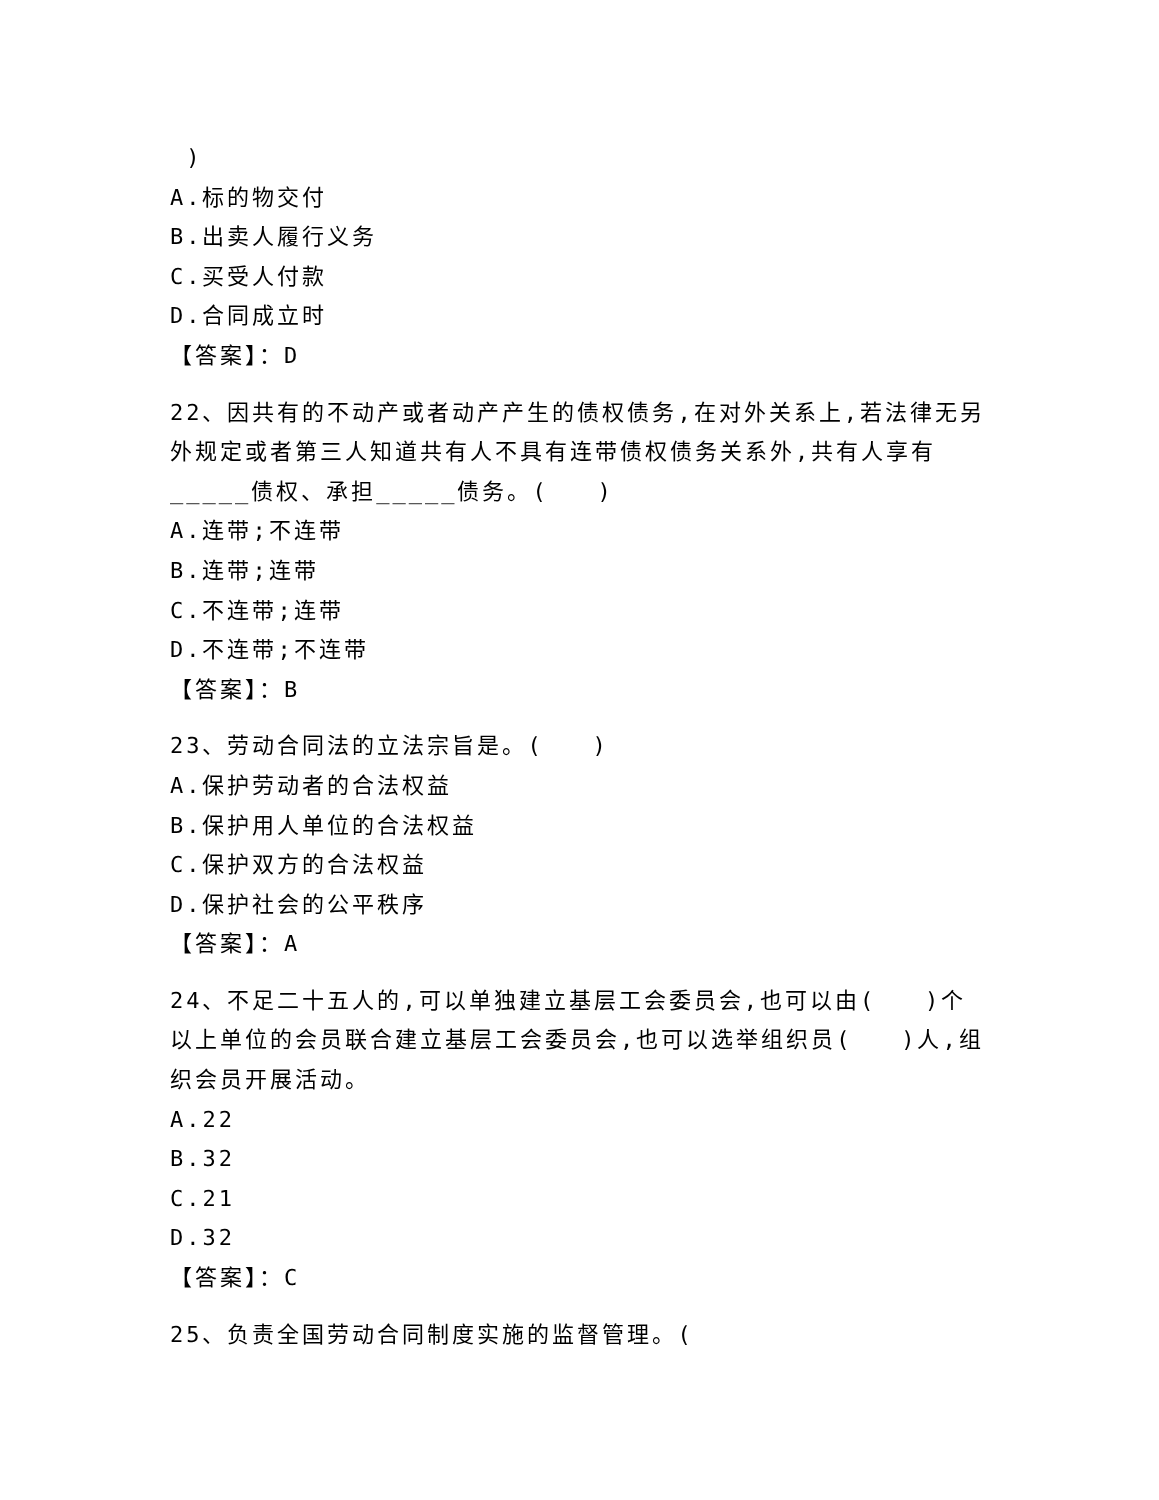)
A.标的物交付
B.出卖人履行义务
C.买受人付款
D.合同成立时
【答案】：D
22、因共有的不动产或者动产产生的债权债务,在对外关系上,若法律无另外规定或者第三人知道共有人不具有连带债权债务关系外,共有人享有_____债权、承担_____债务。( )
A.连带;不连带
B.连带;连带
C.不连带;连带
D.不连带;不连带
【答案】：B
23、劳动合同法的立法宗旨是。( )
A.保护劳动者的合法权益
B.保护用人单位的合法权益
C.保护双方的合法权益
D.保护社会的公平秩序
【答案】：A
24、不足二十五人的,可以单独建立基层工会委员会,也可以由( )个以上单位的会员联合建立基层工会委员会,也可以选举组织员( )人,组织会员开展活动。
A.22
B.32
C.21
D.32
【答案】：C
25、负责全国劳动合同制度实施的监督管理。(